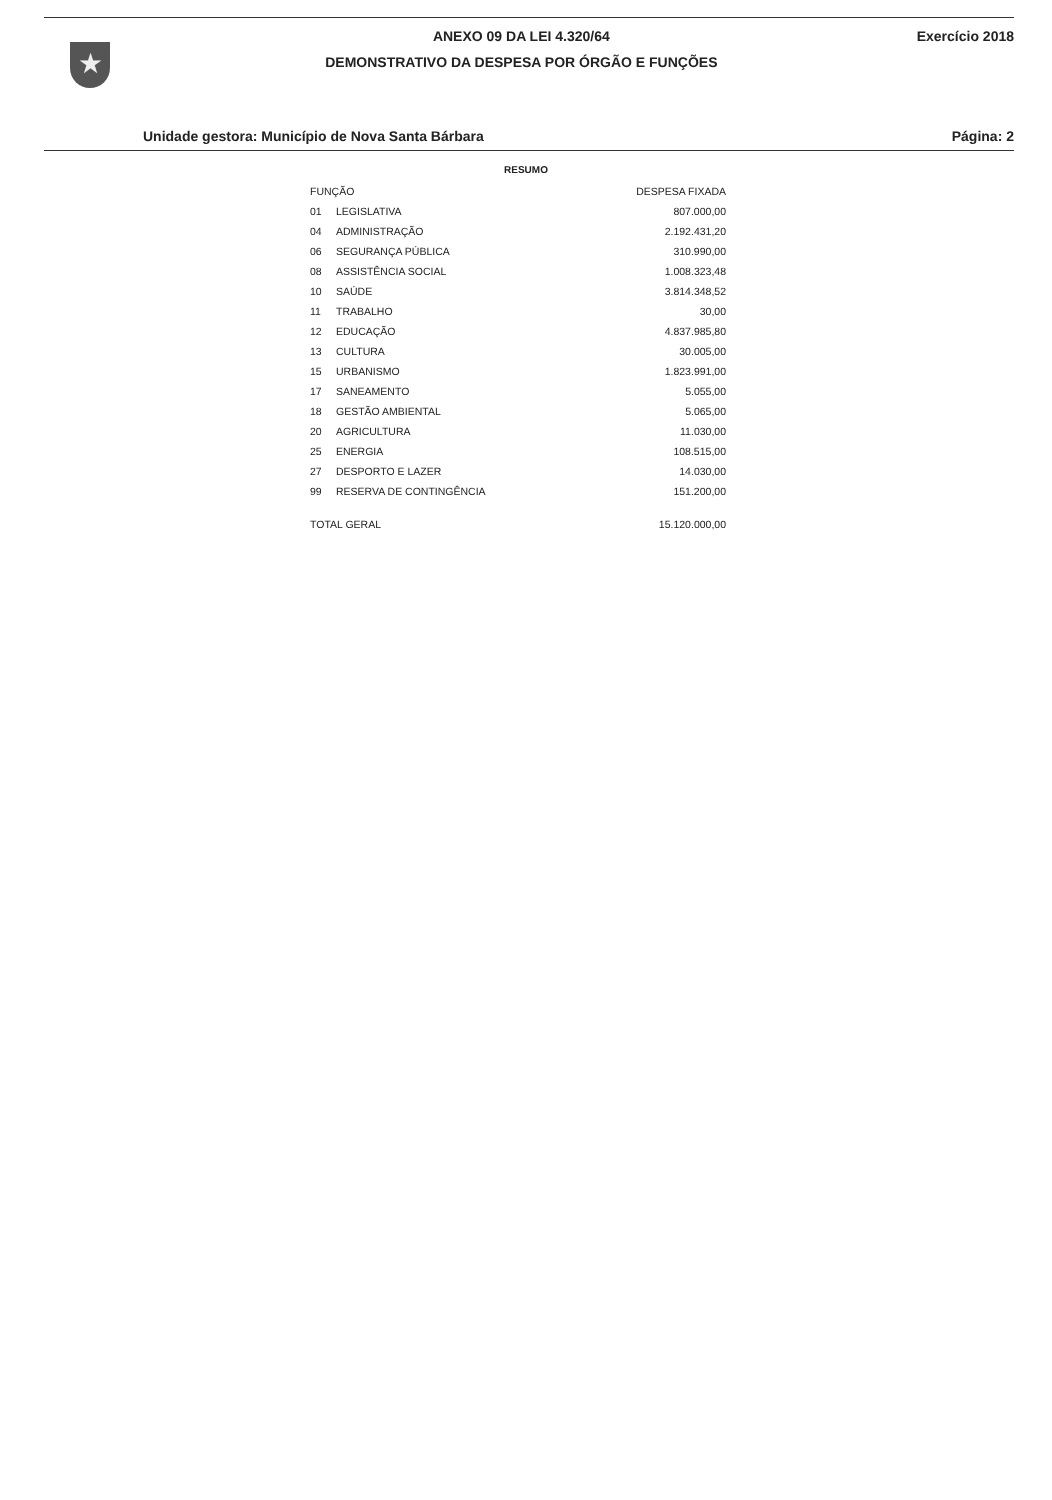★
ANEXO 09 DA LEI 4.320/64
DEMONSTRATIVO DA DESPESA POR ÓRGÃO E FUNÇÕES
Exercício 2018
Unidade gestora: Município de Nova Santa Bárbara Página: 2
RESUMO
| FUNÇÃO | | DESPESA FIXADA |
| --- | --- | --- |
| 01 | LEGISLATIVA | 807.000,00 |
| 04 | ADMINISTRAÇÃO | 2.192.431,20 |
| 06 | SEGURANÇA PÚBLICA | 310.990,00 |
| 08 | ASSISTÊNCIA SOCIAL | 1.008.323,48 |
| 10 | SAÚDE | 3.814.348,52 |
| 11 | TRABALHO | 30,00 |
| 12 | EDUCAÇÃO | 4.837.985,80 |
| 13 | CULTURA | 30.005,00 |
| 15 | URBANISMO | 1.823.991,00 |
| 17 | SANEAMENTO | 5.055,00 |
| 18 | GESTÃO AMBIENTAL | 5.065,00 |
| 20 | AGRICULTURA | 11.030,00 |
| 25 | ENERGIA | 108.515,00 |
| 27 | DESPORTO E LAZER | 14.030,00 |
| 99 | RESERVA DE CONTINGÊNCIA | 151.200,00 |
| TOTAL GERAL | | 15.120.000,00 |